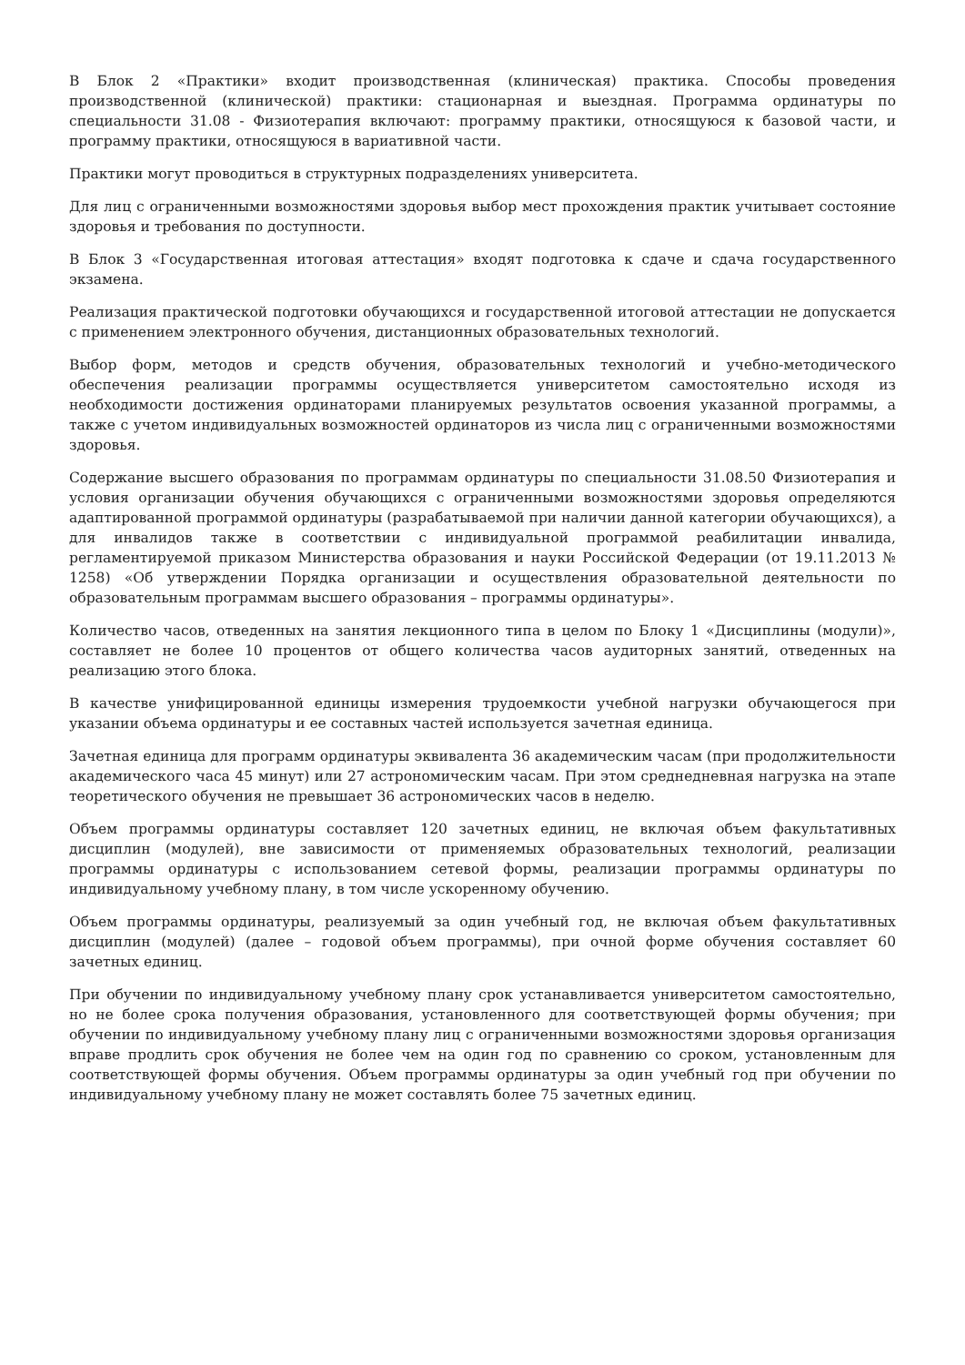В Блок 2 «Практики» входит производственная (клиническая) практика. Способы проведения производственной (клинической) практики: стационарная и выездная. Программа ординатуры по специальности 31.08 - Физиотерапия включают: программу практики, относящуюся к базовой части, и программу практики, относящуюся в вариативной части.
Практики могут проводиться в структурных подразделениях университета.
Для лиц с ограниченными возможностями здоровья выбор мест прохождения практик учитывает состояние здоровья и требования по доступности.
В Блок 3 «Государственная итоговая аттестация» входят подготовка к сдаче и сдача государственного экзамена.
Реализация практической подготовки обучающихся и государственной итоговой аттестации не допускается с применением электронного обучения, дистанционных образовательных технологий.
Выбор форм, методов и средств обучения, образовательных технологий и учебно-методического обеспечения реализации программы осуществляется университетом самостоятельно исходя из необходимости достижения ординаторами планируемых результатов освоения указанной программы, а также с учетом индивидуальных возможностей ординаторов из числа лиц с ограниченными возможностями здоровья.
Содержание высшего образования по программам ординатуры по специальности 31.08.50 Физиотерапия и условия организации обучения обучающихся с ограниченными возможностями здоровья определяются адаптированной программой ординатуры (разрабатываемой при наличии данной категории обучающихся), а для инвалидов также в соответствии с индивидуальной программой реабилитации инвалида, регламентируемой приказом Министерства образования и науки Российской Федерации (от 19.11.2013 № 1258) «Об утверждении Порядка организации и осуществления образовательной деятельности по образовательным программам высшего образования – программы ординатуры».
Количество часов, отведенных на занятия лекционного типа в целом по Блоку 1 «Дисциплины (модули)», составляет не более 10 процентов от общего количества часов аудиторных занятий, отведенных на реализацию этого блока.
В качестве унифицированной единицы измерения трудоемкости учебной нагрузки обучающегося при указании объема ординатуры и ее составных частей используется зачетная единица.
Зачетная единица для программ ординатуры эквивалента 36 академическим часам (при продолжительности академического часа 45 минут) или 27 астрономическим часам. При этом среднедневная нагрузка на этапе теоретического обучения не превышает 36 астрономических часов в неделю.
Объем программы ординатуры составляет 120 зачетных единиц, не включая объем факультативных дисциплин (модулей), вне зависимости от применяемых образовательных технологий, реализации программы ординатуры с использованием сетевой формы, реализации программы ординатуры по индивидуальному учебному плану, в том числе ускоренному обучению.
Объем программы ординатуры, реализуемый за один учебный год, не включая объем факультативных дисциплин (модулей) (далее – годовой объем программы), при очной форме обучения составляет 60 зачетных единиц.
При обучении по индивидуальному учебному плану срок устанавливается университетом самостоятельно, но не более срока получения образования, установленного для соответствующей формы обучения; при обучении по индивидуальному учебному плану лиц с ограниченными возможностями здоровья организация вправе продлить срок обучения не более чем на один год по сравнению со сроком, установленным для соответствующей формы обучения. Объем программы ординатуры за один учебный год при обучении по индивидуальному учебному плану не может составлять более 75 зачетных единиц.